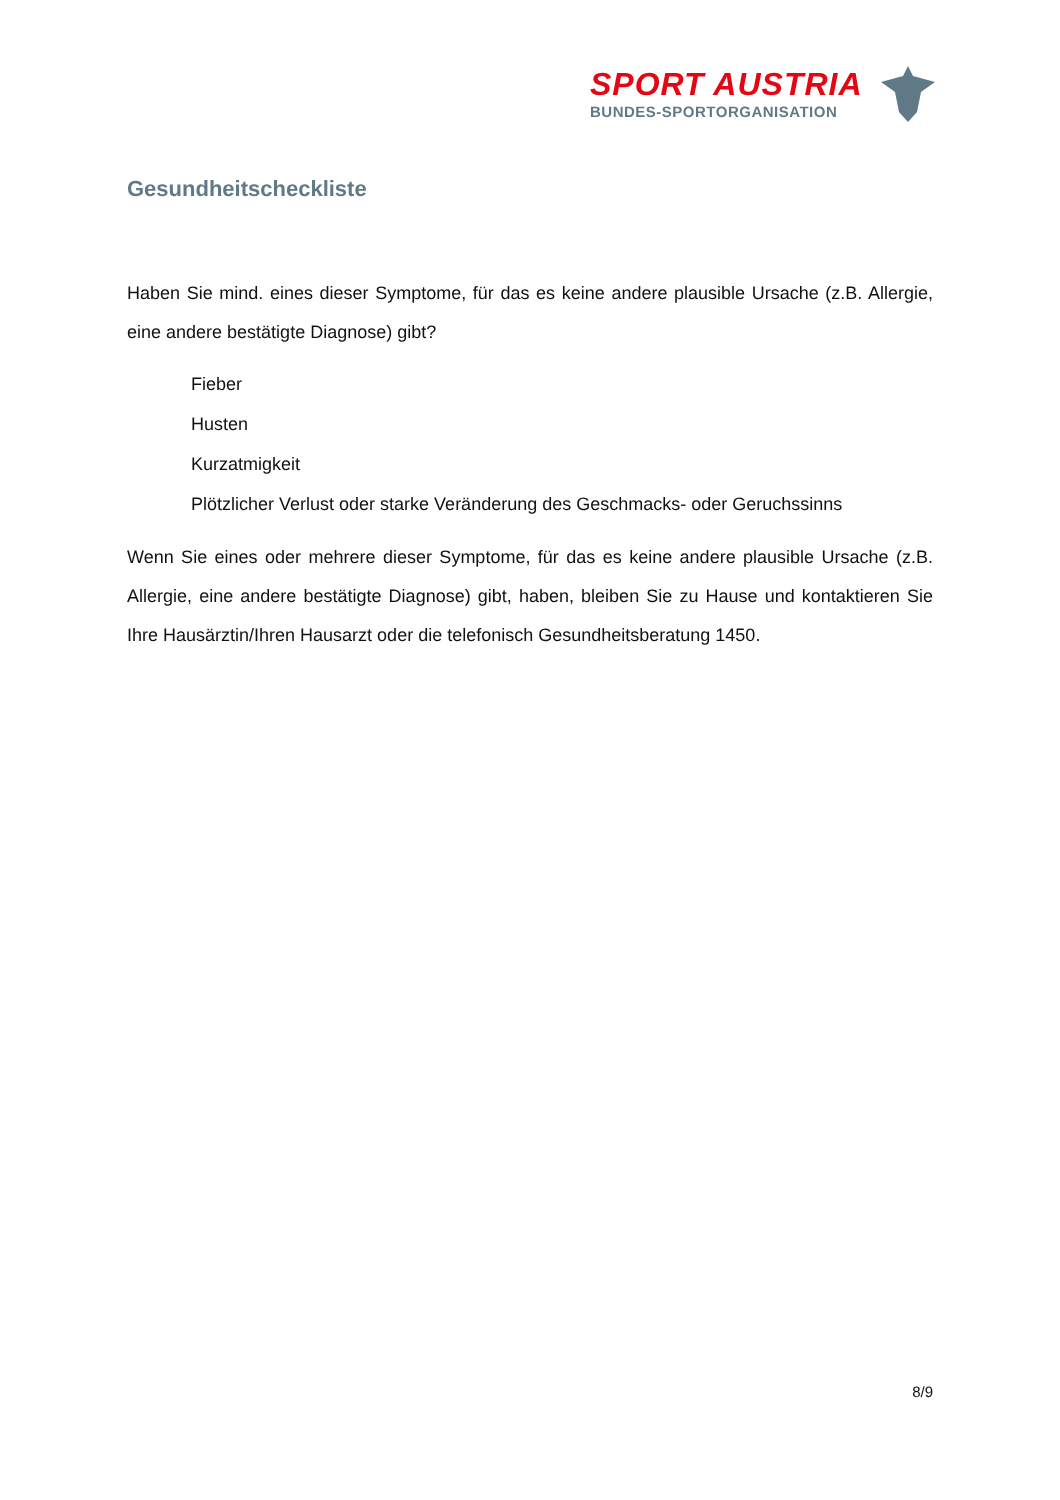SPORT AUSTRIA
BUNDES-SPORTORGANISATION
Gesundheitscheckliste
Haben Sie mind. eines dieser Symptome, für das es keine andere plausible Ursache (z.B. Allergie, eine andere bestätigte Diagnose) gibt?
Fieber
Husten
Kurzatmigkeit
Plötzlicher Verlust oder starke Veränderung des Geschmacks- oder Geruchssinns
Wenn Sie eines oder mehrere dieser Symptome, für das es keine andere plausible Ursache (z.B. Allergie, eine andere bestätigte Diagnose) gibt, haben, bleiben Sie zu Hause und kontaktieren Sie Ihre Hausärztin/Ihren Hausarzt oder die telefonisch Gesundheitsberatung 1450.
8/9